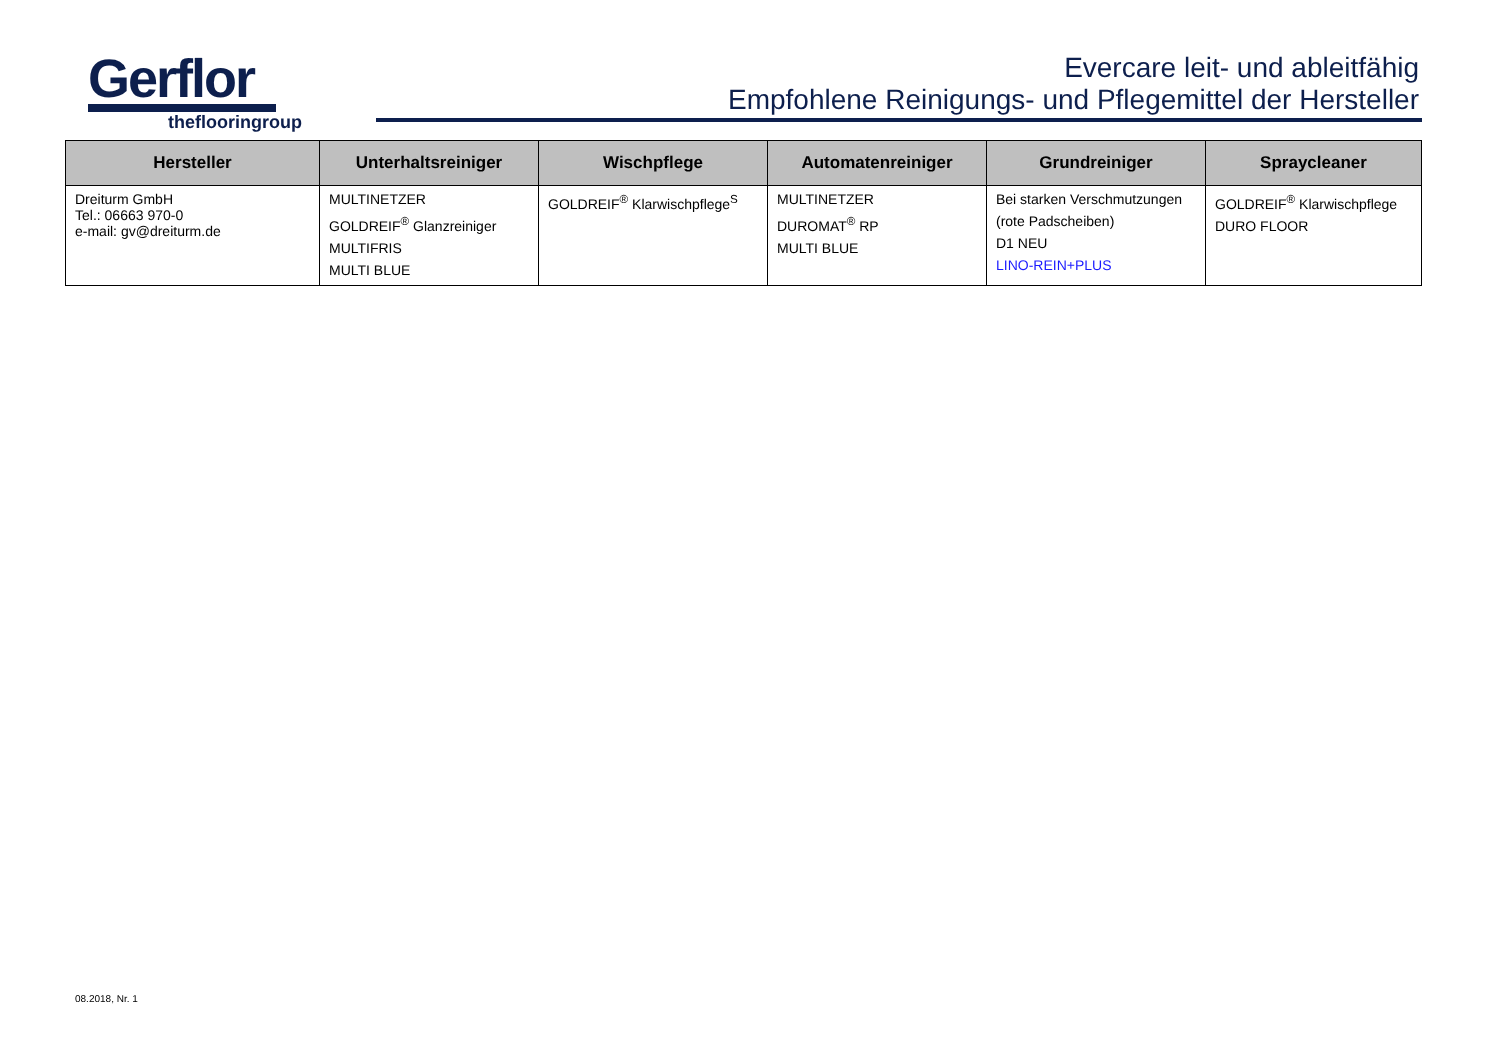Gerflor
theflooringroup
Evercare leit- und ableitfähig
Empfohlene Reinigungs- und Pflegemittel der Hersteller
| Hersteller | Unterhaltsreiniger | Wischpflege | Automatenreiniger | Grundreiniger | Spraycleaner |
| --- | --- | --- | --- | --- | --- |
| Dreiturm GmbH Tel.: 06663 970-0 e-mail: gv@dreiturm.de | MULTINETZER GOLDREIF<sup>®</sup> Glanzreiniger MULTIFRIS MULTI BLUE | GOLDREIF<sup>®</sup> Klarwischpflege<sup>S</sup> | MULTINETZER DUROMAT<sup>®</sup> RP MULTI BLUE | Bei starken Verschmutzungen (rote Padscheiben) D1 NEU LINO-REIN+PLUS | GOLDREIF<sup>®</sup> Klarwischpflege DURO FLOOR |
08.2018, Nr. 1